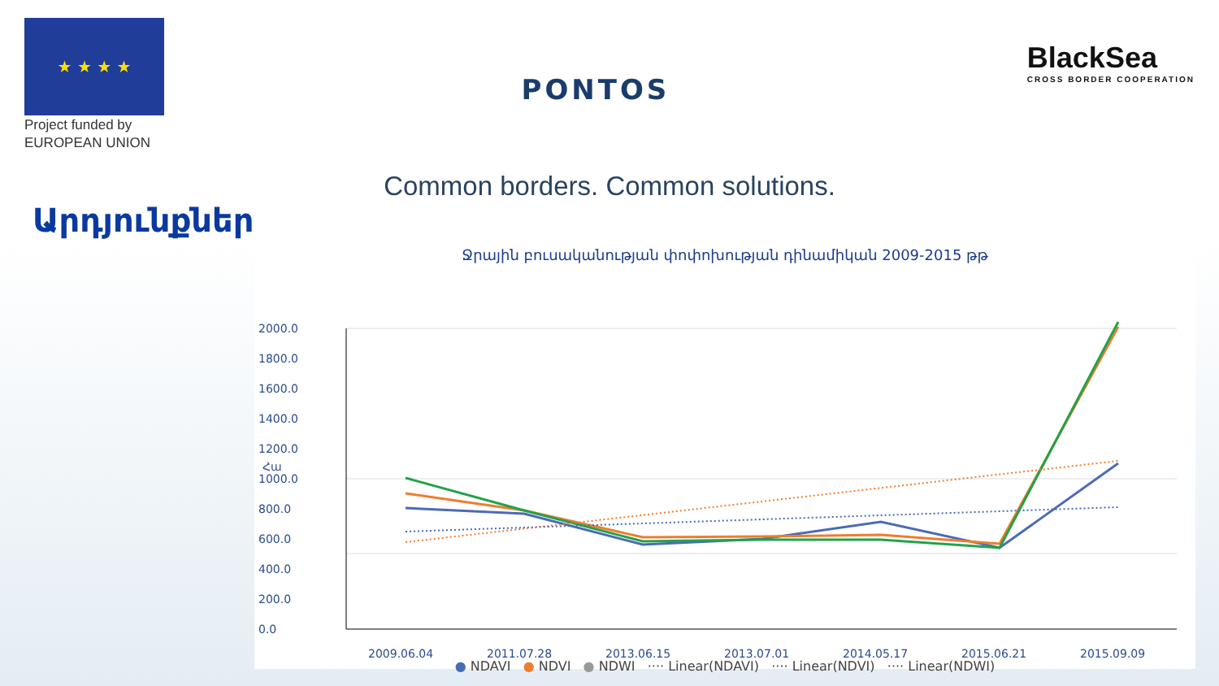★ ★ ★ ★
Project funded by
EUROPEAN UNION
PONTOS
BlackSea
CROSS BORDER COOPERATION
Common borders. Common solutions.
Արդյունքներ
Ջրային բուսականության փոփոխության դինամիկան 2009-2015 թթ
2000.0
1800.0
1600.0
1400.0
1200.0
1000.0
800.0
600.0
400.0
200.0
0.0
Հա
2009.06.04
2011.07.28
2013.06.15
2013.07.01
2014.05.17
2015.06.21
2015.09.09
● NDAVI ● NDVI ● NDWI ···· Linear(NDAVI) ···· Linear(NDVI) ···· Linear(NDWI)